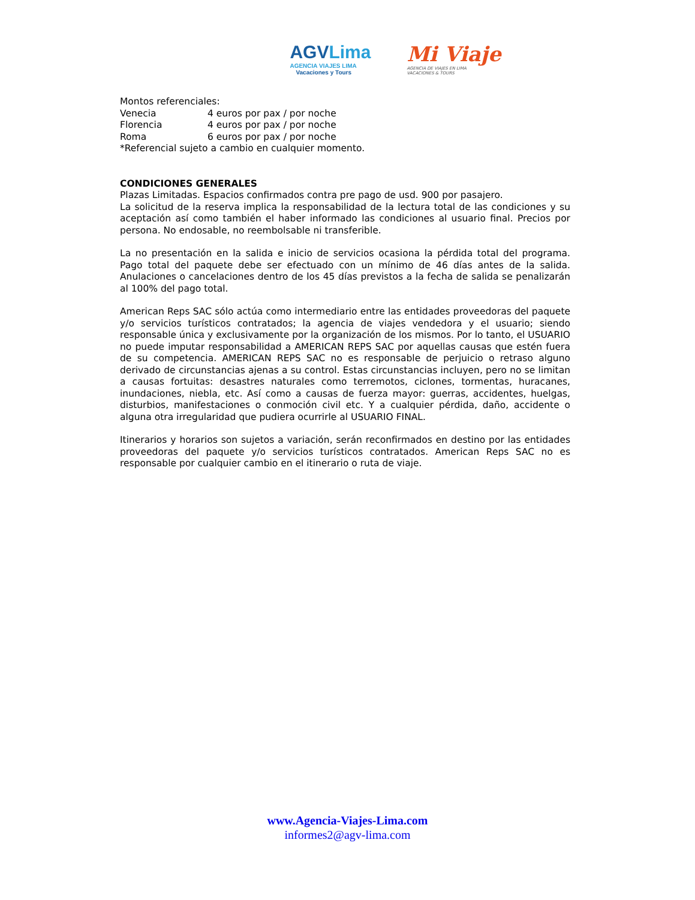AGVLima
AGENCIA VIAJES LIMA
Vacaciones y Tours
Mi Viaje
AGENCIA DE VIAJES EN LIMA
VACACIONES & TOURS
Montos referenciales:
Venecia 4 euros por pax / por noche
Florencia 4 euros por pax / por noche
Roma 6 euros por pax / por noche
*Referencial sujeto a cambio en cualquier momento.
CONDICIONES GENERALES
Plazas Limitadas. Espacios confirmados contra pre pago de usd. 900 por pasajero.
La solicitud de la reserva implica la responsabilidad de la lectura total de las condiciones y su aceptación así como también el haber informado las condiciones al usuario final. Precios por persona. No endosable, no reembolsable ni transferible.
La no presentación en la salida e inicio de servicios ocasiona la pérdida total del programa. Pago total del paquete debe ser efectuado con un mínimo de 46 días antes de la salida. Anulaciones o cancelaciones dentro de los 45 días previstos a la fecha de salida se penalizarán al 100% del pago total.
American Reps SAC sólo actúa como intermediario entre las entidades proveedoras del paquete y/o servicios turísticos contratados; la agencia de viajes vendedora y el usuario; siendo responsable única y exclusivamente por la organización de los mismos. Por lo tanto, el USUARIO no puede imputar responsabilidad a AMERICAN REPS SAC por aquellas causas que estén fuera de su competencia. AMERICAN REPS SAC no es responsable de perjuicio o retraso alguno derivado de circunstancias ajenas a su control. Estas circunstancias incluyen, pero no se limitan a causas fortuitas: desastres naturales como terremotos, ciclones, tormentas, huracanes, inundaciones, niebla, etc. Así como a causas de fuerza mayor: guerras, accidentes, huelgas, disturbios, manifestaciones o conmoción civil etc. Y a cualquier pérdida, daño, accidente o alguna otra irregularidad que pudiera ocurrirle al USUARIO FINAL.
Itinerarios y horarios son sujetos a variación, serán reconfirmados en destino por las entidades proveedoras del paquete y/o servicios turísticos contratados. American Reps SAC no es responsable por cualquier cambio en el itinerario o ruta de viaje.
www.Agencia-Viajes-Lima.com
informes2@agv-lima.com